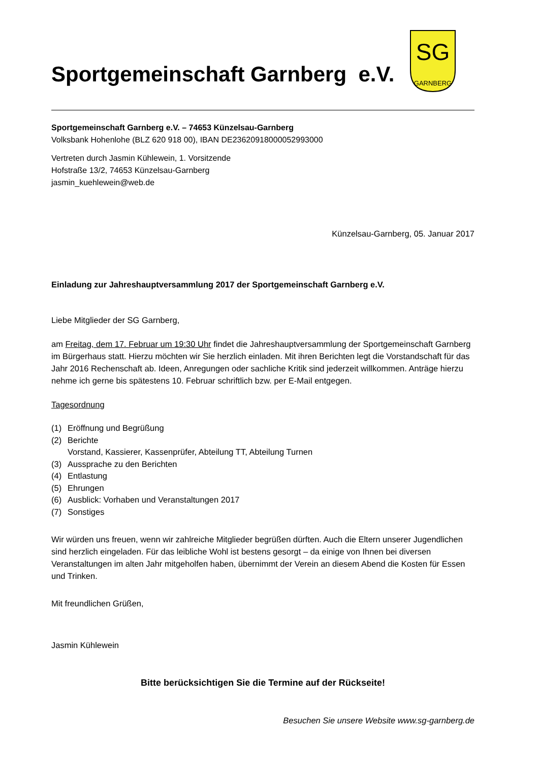Sportgemeinschaft Garnberg e.V.
SG
GARNBERG
Sportgemeinschaft Garnberg e.V. – 74653 Künzelsau-Garnberg
Volksbank Hohenlohe (BLZ 620 918 00), IBAN DE23620918000052993000
Vertreten durch Jasmin Kühlewein, 1. Vorsitzende
Hofstraße 13/2, 74653 Künzelsau-Garnberg
jasmin_kuehlewein@web.de
Künzelsau-Garnberg, 05. Januar 2017
Einladung zur Jahreshauptversammlung 2017 der Sportgemeinschaft Garnberg e.V.
Liebe Mitglieder der SG Garnberg,
am Freitag, dem 17. Februar um 19:30 Uhr findet die Jahreshauptversammlung der Sportgemeinschaft Garnberg im Bürgerhaus statt. Hierzu möchten wir Sie herzlich einladen. Mit ihren Berichten legt die Vorstandschaft für das Jahr 2016 Rechenschaft ab. Ideen, Anregungen oder sachliche Kritik sind jederzeit willkommen. Anträge hierzu nehme ich gerne bis spätestens 10. Februar schriftlich bzw. per E-Mail entgegen.
Tagesordnung
(1) Eröffnung und Begrüßung
(2) Berichte
Vorstand, Kassierer, Kassenprüfer, Abteilung TT, Abteilung Turnen
(3) Aussprache zu den Berichten
(4) Entlastung
(5) Ehrungen
(6) Ausblick: Vorhaben und Veranstaltungen 2017
(7) Sonstiges
Wir würden uns freuen, wenn wir zahlreiche Mitglieder begrüßen dürften. Auch die Eltern unserer Jugendlichen sind herzlich eingeladen. Für das leibliche Wohl ist bestens gesorgt – da einige von Ihnen bei diversen Veranstaltungen im alten Jahr mitgeholfen haben, übernimmt der Verein an diesem Abend die Kosten für Essen und Trinken.
Mit freundlichen Grüßen,
Jasmin Kühlewein
Bitte berücksichtigen Sie die Termine auf der Rückseite!
Besuchen Sie unsere Website www.sg-garnberg.de